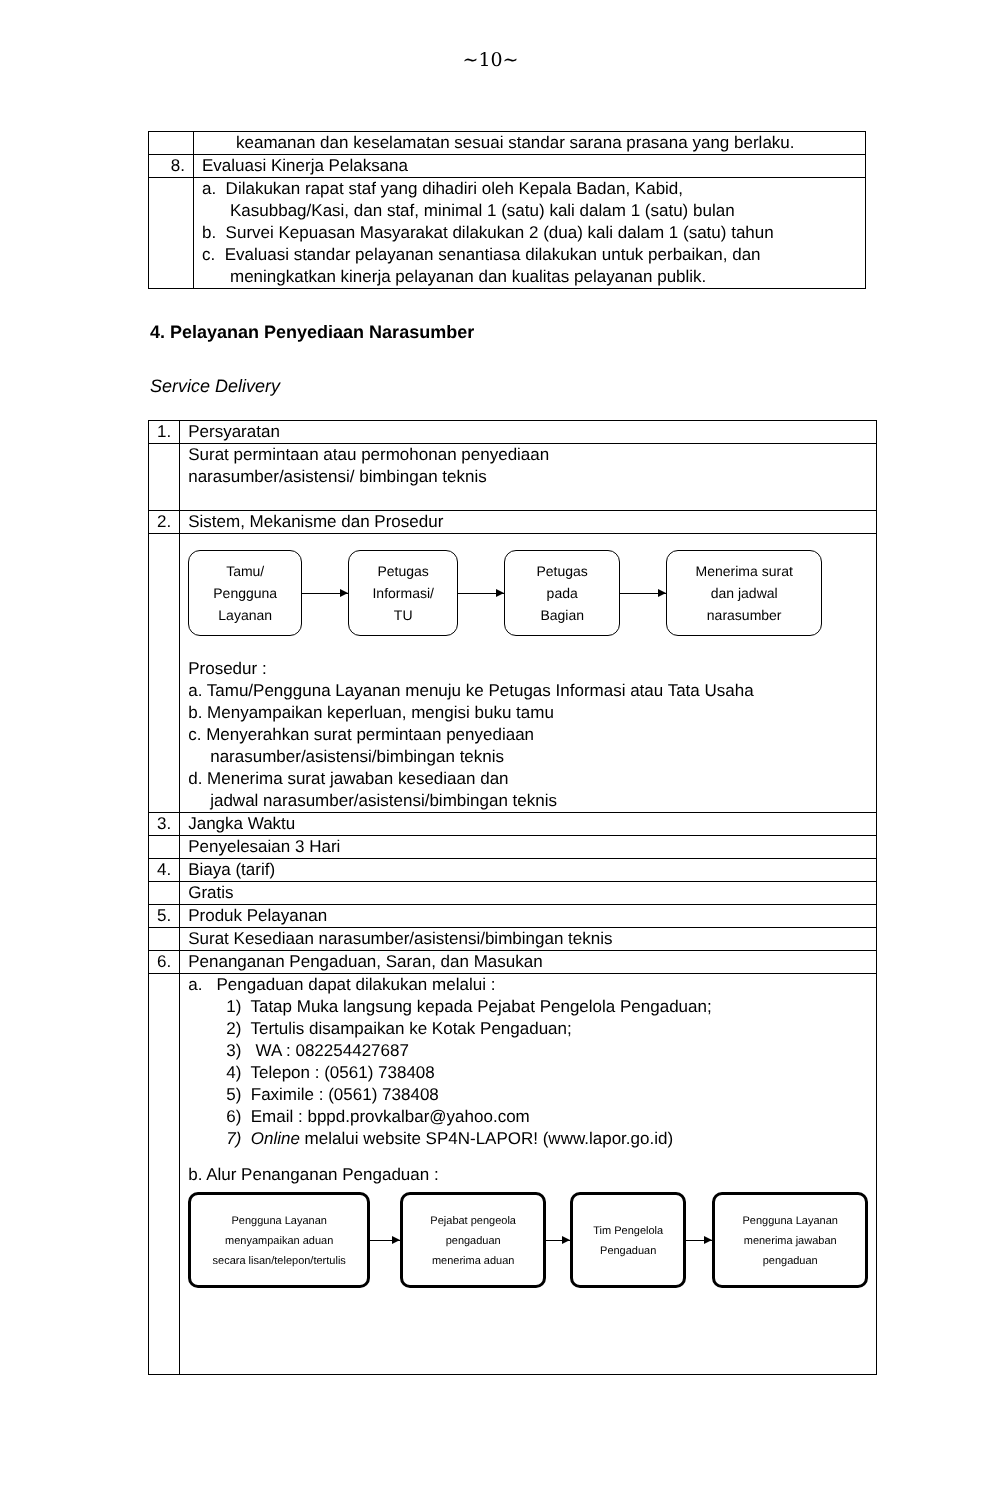~10~
| | keamanan dan keselamatan sesuai standar sarana prasana yang berlaku. |
| 8. | Evaluasi Kinerja Pelaksana |
| | a. Dilakukan rapat staf yang dihadiri oleh Kepala Badan, Kabid, Kasubbag/Kasi, dan staf, minimal 1 (satu) kali dalam 1 (satu) bulan b. Survei Kepuasan Masyarakat dilakukan 2 (dua) kali dalam 1 (satu) tahun c. Evaluasi standar pelayanan senantiasa dilakukan untuk perbaikan, dan meningkatkan kinerja pelayanan dan kualitas pelayanan publik. |
4. Pelayanan Penyediaan Narasumber
Service Delivery
| 1. | Persyaratan |
| | Surat permintaan atau permohonan penyediaan narasumber/asistensi/ bimbingan teknis |
| 2. | Sistem, Mekanisme dan Prosedur |
| | Tamu/ Pengguna Layanan Petugas Informasi/ TU Petugas pada Bagian Menerima surat dan jadwal narasumber Prosedur : a. Tamu/Pengguna Layanan menuju ke Petugas Informasi atau Tata Usaha b. Menyampaikan keperluan, mengisi buku tamu c. Menyerahkan surat permintaan penyediaan narasumber/asistensi/bimbingan teknis d. Menerima surat jawaban kesediaan dan jadwal narasumber/asistensi/bimbingan teknis |
| 3. | Jangka Waktu |
| | Penyelesaian 3 Hari |
| 4. | Biaya (tarif) |
| | Gratis |
| 5. | Produk Pelayanan |
| | Surat Kesediaan narasumber/asistensi/bimbingan teknis |
| 6. | Penanganan Pengaduan, Saran, dan Masukan |
| | a. Pengaduan dapat dilakukan melalui : 1) Tatap Muka langsung kepada Pejabat Pengelola Pengaduan; 2) Tertulis disampaikan ke Kotak Pengaduan; 3) WA : 082254427687 4) Telepon : (0561) 738408 5) Faximile : (0561) 738408 6) Email : bppd.provkalbar@yahoo.com 7) Online melalui website SP4N-LAPOR! (www.lapor.go.id) b. Alur Penanganan Pengaduan : Pengguna Layanan menyampaikan aduan secara lisan/telepon/tertulis Pejabat pengeola pengaduan menerima aduan Tim Pengelola Pengaduan Pengguna Layanan menerima jawaban pengaduan |